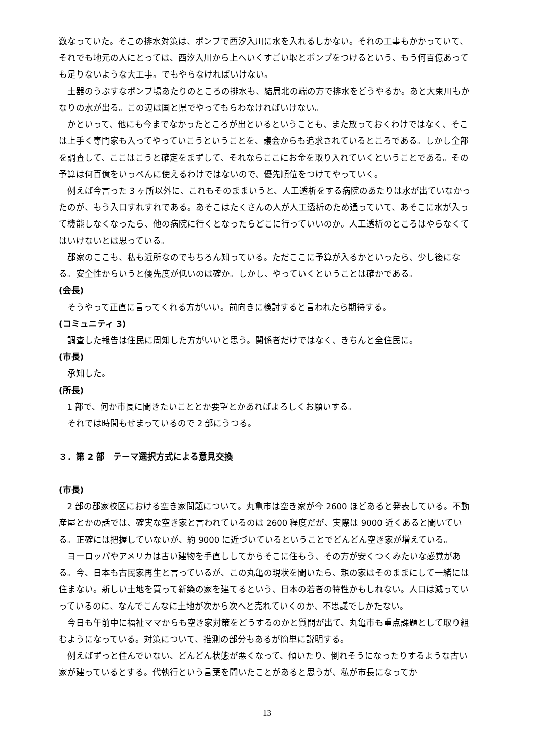数なっていた。そこの排水対策は、ポンプで西汐入川に水を入れるしかない。それの工事もかかっていて、それでも地元の人にとっては、西汐入川から上へいくすごい堰とポンプをつけるという、もう何百億あっても足りないような大工事。でもやらなければいけない。
土器のうぶすなポンプ場あたりのところの排水も、結局北の端の方で排水をどうやるか。あと大束川もかなりの水が出る。この辺は国と県でやってもらわなければいけない。
かといって、他にも今までなかったところが出といるということも、また放っておくわけではなく、そこは上手く専門家も入ってやっていこうということを、議会からも追求されているところである。しかし全部を調査して、ここはこうと確定をまずして、それならここにお金を取り入れていくということである。その予算は何百億をいっぺんに使えるわけではないので、優先順位をつけてやっていく。
例えば今言った 3 ヶ所以外に、これもそのままいうと、人工透析をする病院のあたりは水が出ていなかったのが、もう入口すれすれである。あそこはたくさんの人が人工透析のため通っていて、あそこに水が入って機能しなくなったら、他の病院に行くとなったらどこに行っていいのか。人工透析のところはやらなくてはいけないとは思っている。
郡家のここも、私も近所なのでもちろん知っている。ただここに予算が入るかといったら、少し後になる。安全性からいうと優先度が低いのは確か。しかし、やっていくということは確かである。
(会長)
そうやって正直に言ってくれる方がいい。前向きに検討すると言われたら期待する。
(コミュニティ 3)
調査した報告は住民に周知した方がいいと思う。関係者だけではなく、きちんと全住民に。
(市長)
承知した。
(所長)
1 部で、何か市長に聞きたいこととか要望とかあればよろしくお願いする。
それでは時間もせまっているので 2 部にうつる。
３．第 2 部　テーマ選択方式による意見交換
(市長)
2 部の郡家校区における空き家問題について。丸亀市は空き家が今 2600 ほどあると発表している。不動産屋とかの話では、確実な空き家と言われているのは 2600 程度だが、実際は 9000 近くあると聞いている。正確には把握していないが、約 9000 に近づいているということでどんどん空き家が増えている。
ヨーロッパやアメリカは古い建物を手直ししてからそこに住もう、その方が安くつくみたいな感覚がある。今、日本も古民家再生と言っているが、この丸亀の現状を聞いたら、親の家はそのままにして一緒には住まない。新しい土地を買って新築の家を建てるという、日本の若者の特性かもしれない。人口は減っていっているのに、なんでこんなに土地が次から次へと売れていくのか、不思議でしかたない。
今日も午前中に福祉ママからも空き家対策をどうするのかと質問が出て、丸亀市も重点課題として取り組むようになっている。対策について、推測の部分もあるが簡単に説明する。
例えばずっと住んでいない、どんどん状態が悪くなって、傾いたり、倒れそうになったりするような古い家が建っているとする。代執行という言葉を聞いたことがあると思うが、私が市長になってか
13